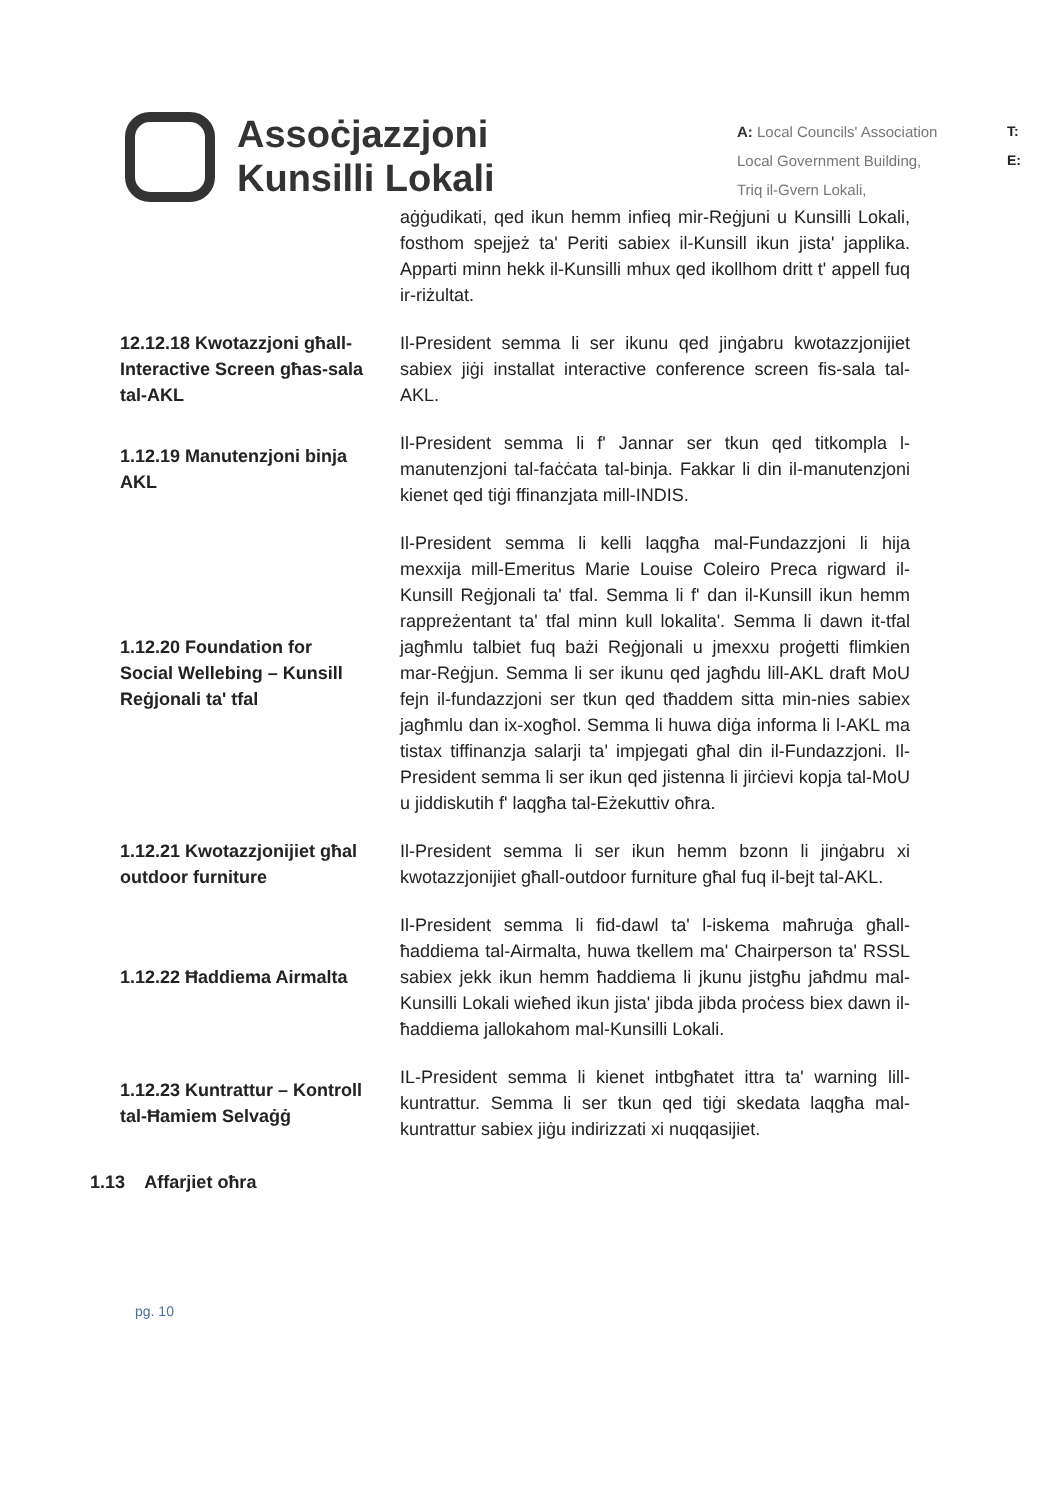Assoċjazzjoni
Kunsilli Lokali
A: Local Councils' Association
Local Government Building,
Triq il-Gvern Lokali,
T:
E:
aġġudikati, qed ikun hemm infieq mir-Reġjuni u Kunsilli Lokali, fosthom spejjeż ta' Periti sabiex il-Kunsill ikun jista' japplika. Apparti minn hekk il-Kunsilli mhux qed ikollhom dritt t' appell fuq ir-riżultat.
12.12.18 Kwotazzjoni għall-Interactive Screen għas-sala tal-AKL
Il-President semma li ser ikunu qed jinġabru kwotazzjonijiet sabiex jiġi installat interactive conference screen fis-sala tal-AKL.
1.12.19 Manutenzjoni binja AKL
Il-President semma li f' Jannar ser tkun qed titkompla l-manutenzjoni tal-faċċata tal-binja. Fakkar li din il-manutenzjoni kienet qed tiġi ffinanzjata mill-INDIS.
1.12.20 Foundation for Social Wellebing – Kunsill Reġjonali ta' tfal
Il-President semma li kelli laqgħa mal-Fundazzjoni li hija mexxija mill-Emeritus Marie Louise Coleiro Preca rigward il-Kunsill Reġjonali ta' tfal. Semma li f' dan il-Kunsill ikun hemm rappreżentant ta' tfal minn kull lokalita'. Semma li dawn it-tfal jagħmlu talbiet fuq bażi Reġjonali u jmexxu proġetti flimkien mar-Reġjun. Semma li ser ikunu qed jagħdu lill-AKL draft MoU fejn il-fundazzjoni ser tkun qed tħaddem sitta min-nies sabiex jagħmlu dan ix-xogħol. Semma li huwa diġa informa li l-AKL ma tistax tiffinanzja salarji ta' impjegati għal din il-Fundazzjoni. Il-President semma li ser ikun qed jistenna li jirċievi kopja tal-MoU u jiddiskutih f' laqgħa tal-Eżekuttiv oħra.
1.12.21 Kwotazzjonijiet għal outdoor furniture
Il-President semma li ser ikun hemm bzonn li jinġabru xi kwotazzjonijiet għall-outdoor furniture għal fuq il-bejt tal-AKL.
1.12.22 Ħaddiema Airmalta
Il-President semma li fid-dawl ta' l-iskema maħruġa għall-ħaddiema tal-Airmalta, huwa tkellem ma' Chairperson ta' RSSL sabiex jekk ikun hemm ħaddiema li jkunu jistgħu jaħdmu mal-Kunsilli Lokali wieħed ikun jista' jibda jibda proċess biex dawn il-ħaddiema jallokahom mal-Kunsilli Lokali.
1.12.23 Kuntrattur – Kontroll tal-Ħamiem Selvaġġ
IL-President semma li kienet intbgħatet ittra ta' warning lill-kuntrattur. Semma li ser tkun qed tiġi skedata laqgħa mal-kuntrattur sabiex jiġu indirizzati xi nuqqasijiet.
1.13 Affarjiet oħra
pg. 10